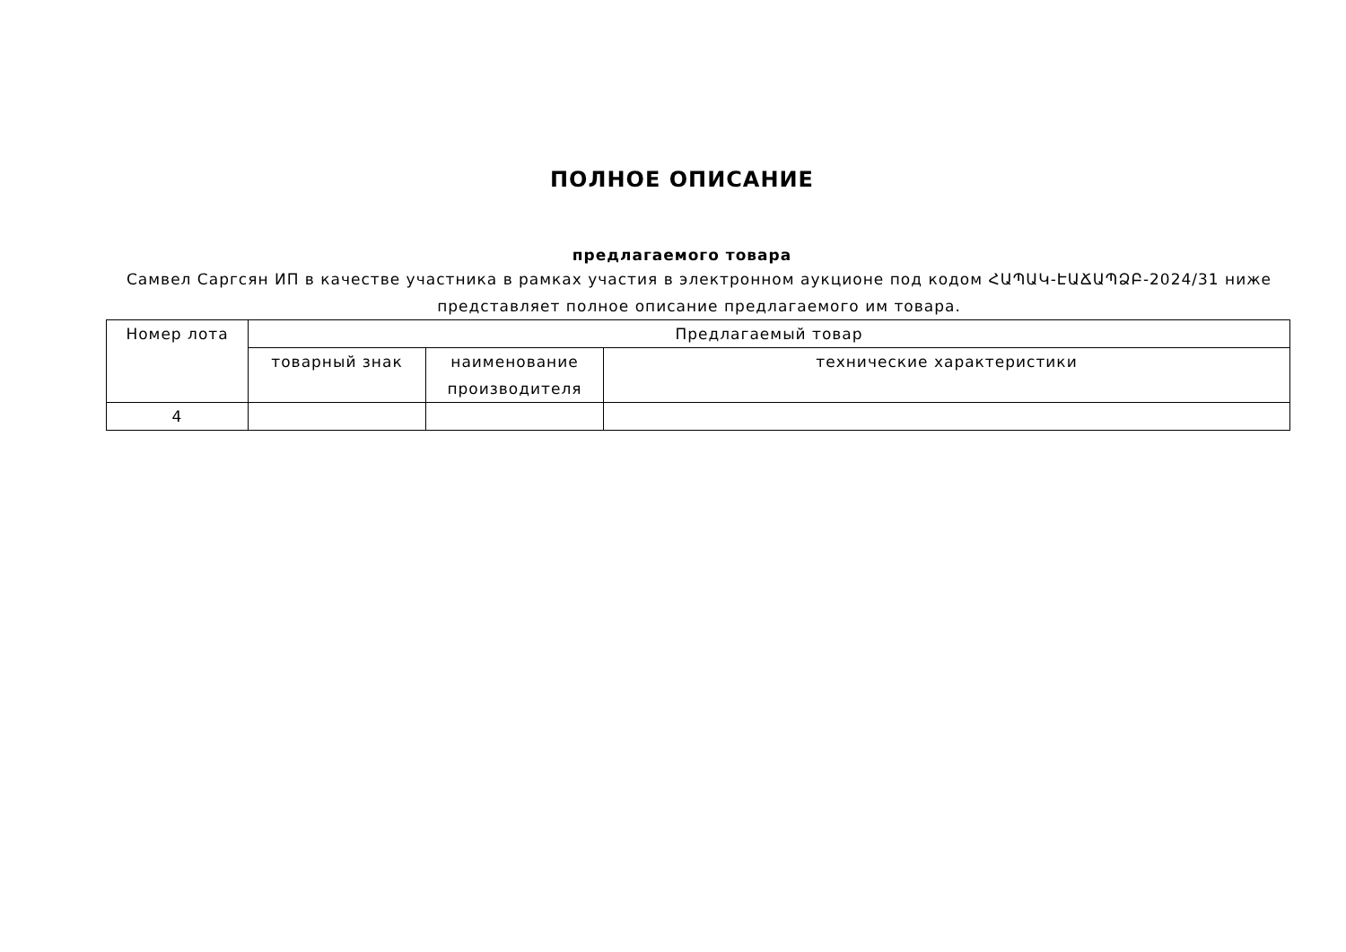ПОЛНОЕ ОПИСАНИЕ
предлагаемого товара
Самвел Саргсян ИП в качестве участника в рамках участия в электронном аукционе под кодом ՀԱՊԱԿ-ԷԱՃԱՊՁԲ-2024/31 ниже представляет полное описание предлагаемого им товара.
| Номер лота | Предлагаемый товар | | |
| --- | --- | --- | --- |
| | товарный знак | наименование производителя | технические характеристики |
| 4 | | | |